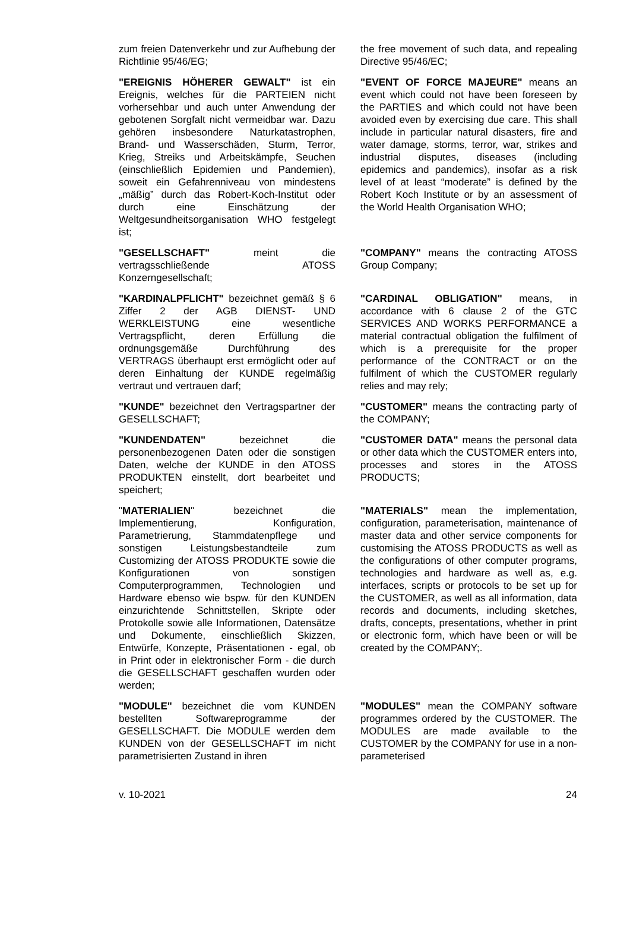| zum freien Datenverkehr und zur Aufhebung der Richtlinie 95/46/EG; | the free movement of such data, and repealing Directive 95/46/EC; |
| "EREIGNIS HÖHERER GEWALT" ist ein Ereignis, welches für die PARTEIEN nicht vorhersehbar und auch unter Anwendung der gebotenen Sorgfalt nicht vermeidbar war. Dazu gehören insbesondere Naturkatastrophen, Brand- und Wasserschäden, Sturm, Terror, Krieg, Streiks und Arbeitskämpfe, Seuchen (einschließlich Epidemien und Pandemien), soweit ein Gefahrenniveau von mindestens „mäßig” durch das Robert-Koch-Institut oder durch eine Einschätzung der Weltgesundheitsorganisation WHO festgelegt ist; | "EVENT OF FORCE MAJEURE" means an event which could not have been foreseen by the PARTIES and which could not have been avoided even by exercising due care. This shall include in particular natural disasters, fire and water damage, storms, terror, war, strikes and industrial disputes, diseases (including epidemics and pandemics), insofar as a risk level of at least “moderate” is defined by the Robert Koch Institute or by an assessment of the World Health Organisation WHO; |
| "GESELLSCHAFT" meint die vertragsschließende ATOSS Konzerngesellschaft; | "COMPANY" means the contracting ATOSS Group Company; |
| "KARDINALPFLICHT" bezeichnet gemäß § 6 Ziffer 2 der AGB DIENST- UND WERKLEISTUNG eine wesentliche Vertragspflicht, deren Erfüllung die ordnungsgemäße Durchführung des VERTRAGS überhaupt erst ermöglicht oder auf deren Einhaltung der KUNDE regelmäßig vertraut und vertrauen darf; | "CARDINAL OBLIGATION" means, in accordance with 6 clause 2 of the GTC SERVICES AND WORKS PERFORMANCE a material contractual obligation the fulfilment of which is a prerequisite for the proper performance of the CONTRACT or on the fulfilment of which the CUSTOMER regularly relies and may rely; |
| "KUNDE" bezeichnet den Vertragspartner der GESELLSCHAFT; | "CUSTOMER" means the contracting party of the COMPANY; |
| "KUNDENDATEN" bezeichnet die personenbezogenen Daten oder die sonstigen Daten, welche der KUNDE in den ATOSS PRODUKTEN einstellt, dort bearbeitet und speichert; | "CUSTOMER DATA" means the personal data or other data which the CUSTOMER enters into, processes and stores in the ATOSS PRODUCTS; |
| " MATERIALIEN " bezeichnet die Implementierung, Konfiguration, Parametrierung, Stammdatenpflege und sonstigen Leistungsbestandteile zum Customizing der ATOSS PRODUKTE sowie die Konfigurationen von sonstigen Computerprogrammen, Technologien und Hardware ebenso wie bspw. für den KUNDEN einzurichtende Schnittstellen, Skripte oder Protokolle sowie alle Informationen, Datensätze und Dokumente, einschließlich Skizzen, Entwürfe, Konzepte, Präsentationen - egal, ob in Print oder in elektronischer Form - die durch die GESELLSCHAFT geschaffen wurden oder werden; | "MATERIALS" mean the implementation, configuration, parameterisation, maintenance of master data and other service components for customising the ATOSS PRODUCTS as well as the configurations of other computer programs, technologies and hardware as well as, e.g. interfaces, scripts or protocols to be set up for the CUSTOMER, as well as all information, data records and documents, including sketches, drafts, concepts, presentations, whether in print or electronic form, which have been or will be created by the COMPANY;. |
| "MODULE" bezeichnet die vom KUNDEN bestellten Softwareprogramme der GESELLSCHAFT. Die MODULE werden dem KUNDEN von der GESELLSCHAFT im nicht parametrisierten Zustand in ihren | "MODULES" mean the COMPANY software programmes ordered by the CUSTOMER. The MODULES are made available to the CUSTOMER by the COMPANY for use in a non-parameterised |
v. 10-2021 24